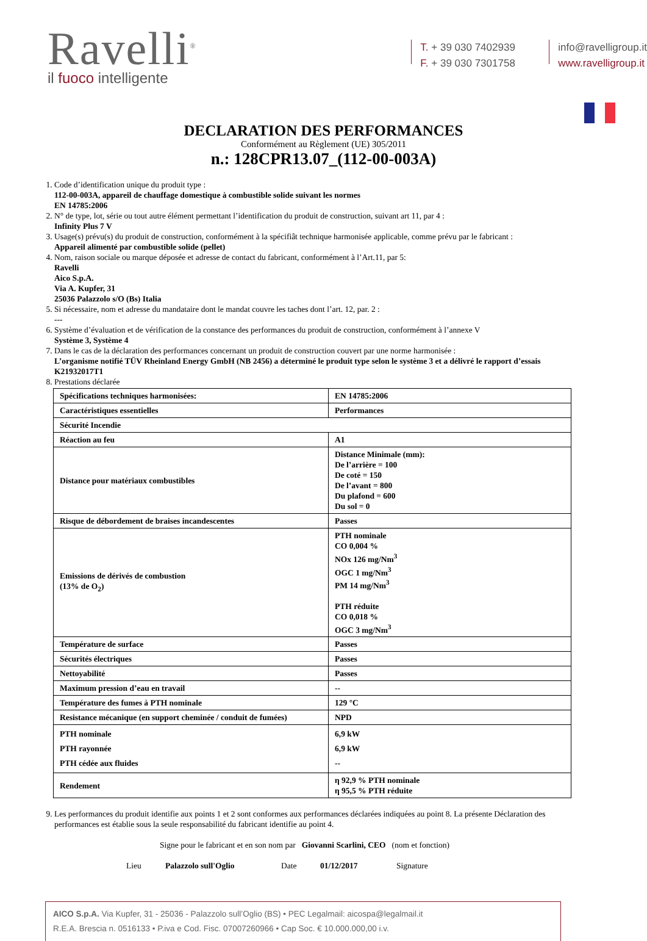Ravelli<sup>®</sup>
il fuoco intelligente
T. + 39 030 7402939
F. + 39 030 7301758
info@ravelligroup.it
www.ravelligroup.it
DECLARATION DES PERFORMANCES
Conformément au Règlement (UE) 305/2011
n.: 128CPR13.07_(112-00-003A)
1. Code d’identification unique du produit type :
112-00-003A, appareil de chauffage domestique à combustible solide suivant les normes
EN 14785:2006
2. N° de type, lot, série ou tout autre élément permettant l’identification du produit de construction, suivant art 11, par 4 :
Infinity Plus 7 V
3. Usage(s) prévu(s) du produit de construction, conformément à la spécifiât technique harmonisée applicable, comme prévu par le fabricant :
Appareil alimenté par combustible solide (pellet)
4. Nom, raison sociale ou marque déposée et adresse de contact du fabricant, conformément à l’Art.11, par 5:
Ravelli
Aico S.p.A.
Via A. Kupfer, 31
25036 Palazzolo s/O (Bs) Italia
5. Si nécessaire, nom et adresse du mandataire dont le mandat couvre les taches dont l’art. 12, par. 2 :
---
6. Système d’évaluation et de vérification de la constance des performances du produit de construction, conformément à l’annexe V
Système 3, Système 4
7. Dans le cas de la déclaration des performances concernant un produit de construction couvert par une norme harmonisée :
L’organisme notifié TÜV Rheinland Energy GmbH (NB 2456) a déterminé le produit type selon le système 3 et a délivré le rapport d’essais K21932017T1
8. Prestations déclarée
| Spécifications techniques harmonisées: | EN 14785:2006 |
| Caractéristiques essentielles | Performances |
| Sécurité Incendie | |
| Réaction au feu | A1 |
| Distance pour matériaux combustibles | Distance Minimale (mm): De l’arrière = 100 De coté = 150 De l’avant = 800 Du plafond = 600 Du sol = 0 |
| Risque de débordement de braises incandescentes | Passes |
| Emissions de dérivés de combustion (13% de O<sub>2</sub>) | PTH nominale CO 0,004 % NOx 126 mg/Nm<sup>3</sup> OGC 1 mg/Nm<sup>3</sup> PM 14 mg/Nm<sup>3</sup> PTH réduite CO 0,018 % OGC 3 mg/Nm<sup>3</sup> |
| Température de surface | Passes |
| Sécurités électriques | Passes |
| Nettoyabilité | Passes |
| Maximum pression d’eau en travail | -- |
| Température des fumes à PTH nominale | 129 °C |
| Resistance mécanique (en support cheminée / conduit de fumées) | NPD |
| PTH nominale PTH rayonnée PTH cédée aux fluides | 6,9 kW 6,9 kW -- |
| Rendement | η 92,9 % PTH nominale η 95,5 % PTH réduite |
9. Les performances du produit identifie aux points 1 et 2 sont conformes aux performances déclarées indiquées au point 8. La présente Déclaration des performances est établie sous la seule responsabilité du fabricant identifie au point 4.
Signe pour le fabricant et en son nom par Giovanni Scarlini, CEO (nom et fonction)
Lieu Palazzolo sull'Oglio Date 01/12/2017 Signature
AICO S.p.A. Via Kupfer, 31 - 25036 - Palazzolo sull’Oglio (BS) • PEC Legalmail: aicospa@legalmail.it
R.E.A. Brescia n. 0516133 • P.iva e Cod. Fisc. 07007260966 • Cap Soc. € 10.000.000,00 i.v.